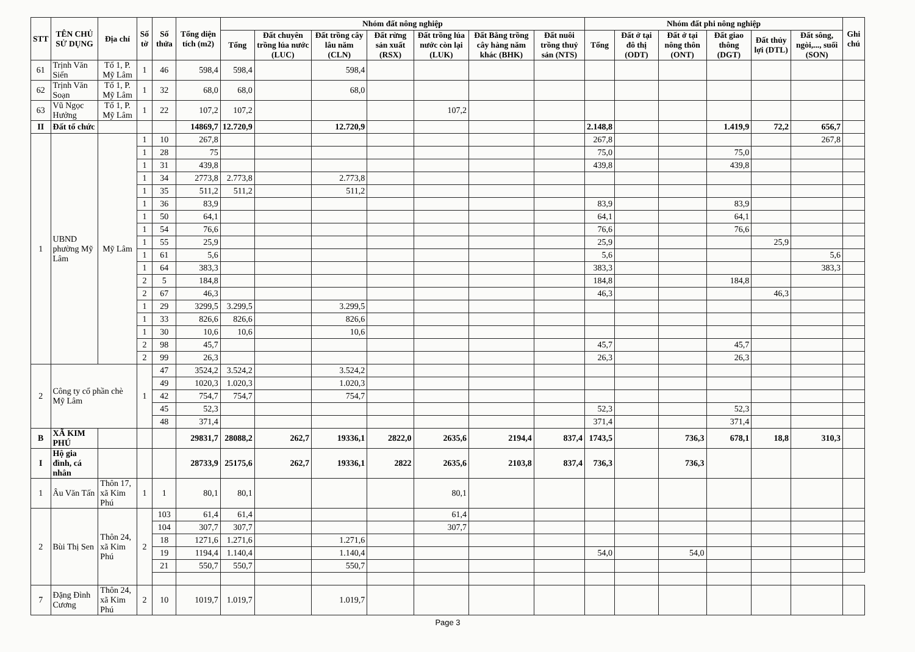| STT | TÊN CHỦ SỬ DỤNG | Địa chỉ | Số tờ | Số thửa | Tổng diện tích (m2) | Nhóm đất nông nghiệp | | | | | | | Nhóm đất phi nông nghiệp | | | | | | Ghi chú |
| --- | --- | --- | --- | --- | --- | --- | --- | --- | --- | --- | --- | --- | --- | --- | --- | --- | --- | --- | --- |
| | | | | | | Tổng | Đất chuyên trồng lúa nước (LUC) | Đất trồng cây lâu năm (CLN) | Đất rừng sản xuất (RSX) | Đất trồng lúa nước còn lại (LUK) | Đất Bằng trồng cây hàng năm khác (BHK) | Đất nuôi trồng thuỷ sản (NTS) | Tổng | Đất ở tại đô thị (ODT) | Đất ở tại nông thôn (ONT) | Đất giao thông (DGT) | Đất thủy lợi (DTL) | Đất sông, ngòi,..., suối (SON) | |
| 61 | Trịnh Văn Siển | Tổ 1, P. Mỹ Lâm | 1 | 46 | 598,4 | 598,4 | | 598,4 | | | | | | | | | | | |
| 62 | Trịnh Văn Soạn | Tổ 1, P. Mỹ Lâm | 1 | 32 | 68,0 | 68,0 | | 68,0 | | | | | | | | | | | |
| 63 | Vũ Ngọc Hưởng | Tổ 1, P. Mỹ Lâm | 1 | 22 | 107,2 | 107,2 | | | | 107,2 | | | | | | | | | |
| II | Đất tổ chức | | | | 14869,7 | 12.720,9 | | 12.720,9 | | | | | 2.148,8 | | | 1.419,9 | 72,2 | 656,7 | |
| 1 | UBND phường Mỹ Lâm | Mỹ Lâm | 1 | 10 | 267,8 | | | | | | | | 267,8 | | | | | 267,8 | |
| | | | 1 | 28 | 75 | | | | | | | | 75,0 | | | 75,0 | | | |
| | | | 1 | 31 | 439,8 | | | | | | | | 439,8 | | | 439,8 | | | |
| | | | 1 | 34 | 2773,8 | 2.773,8 | | 2.773,8 | | | | | | | | | | | |
| | | | 1 | 35 | 511,2 | 511,2 | | 511,2 | | | | | | | | | | | |
| | | | 1 | 36 | 83,9 | | | | | | | | 83,9 | | | 83,9 | | | |
| | | | 1 | 50 | 64,1 | | | | | | | | 64,1 | | | 64,1 | | | |
| | | | 1 | 54 | 76,6 | | | | | | | | 76,6 | | | 76,6 | | | |
| | | | 1 | 55 | 25,9 | | | | | | | | 25,9 | | | | 25,9 | | |
| | | | 1 | 61 | 5,6 | | | | | | | | 5,6 | | | | | 5,6 | |
| | | | 1 | 64 | 383,3 | | | | | | | | 383,3 | | | | | 383,3 | |
| | | | 2 | 5 | 184,8 | | | | | | | | 184,8 | | | 184,8 | | | |
| | | | 2 | 67 | 46,3 | | | | | | | | 46,3 | | | | 46,3 | | |
| | | | 1 | 29 | 3299,5 | 3.299,5 | | 3.299,5 | | | | | | | | | | | |
| | | | 1 | 33 | 826,6 | 826,6 | | 826,6 | | | | | | | | | | | |
| | | | 1 | 30 | 10,6 | 10,6 | | 10,6 | | | | | | | | | | | |
| | | | 2 | 98 | 45,7 | | | | | | | | 45,7 | | | 45,7 | | | |
| | | | 2 | 99 | 26,3 | | | | | | | | 26,3 | | | 26,3 | | | |
| 2 | Công ty cổ phần chè Mỹ Lâm | | 1 | 47 | 3524,2 | 3.524,2 | | 3.524,2 | | | | | | | | | | | |
| | | | | 49 | 1020,3 | 1.020,3 | | 1.020,3 | | | | | | | | | | | |
| | | | | 42 | 754,7 | 754,7 | | 754,7 | | | | | | | | | | | |
| | | | | 45 | 52,3 | | | | | | | | 52,3 | | | 52,3 | | | |
| | | | | 48 | 371,4 | | | | | | | | 371,4 | | | 371,4 | | | |
| B | XÃ KIM PHÚ | | | | 29831,7 | 28088,2 | 262,7 | 19336,1 | 2822,0 | 2635,6 | 2194,4 | 837,4 | 1743,5 | | 736,3 | 678,1 | 18,8 | 310,3 | |
| I | Hộ gia đình, cá nhân | | | | 28733,9 | 25175,6 | 262,7 | 19336,1 | 2822 | 2635,6 | 2103,8 | 837,4 | 736,3 | | 736,3 | | | | |
| 1 | Âu Văn Tấn | Thôn 17, xã Kim Phú | 1 | 1 | 80,1 | 80,1 | | | | 80,1 | | | | | | | | | |
| 2 | Bùi Thị Sen | Thôn 24, xã Kim Phú | 2 | 103 | 61,4 | 61,4 | | | | 61,4 | | | | | | | | | |
| | | | | 104 | 307,7 | 307,7 | | | | 307,7 | | | | | | | | | |
| | | | | 18 | 1271,6 | 1.271,6 | | 1.271,6 | | | | | | | | | | | |
| | | | | 19 | 1194,4 | 1.140,4 | | 1.140,4 | | | | | 54,0 | | 54,0 | | | | |
| | | | | 21 | 550,7 | 550,7 | | 550,7 | | | | | | | | | | | |
| 7 | Đặng Đình Cương | Thôn 24, xã Kim Phú | 2 | 10 | 1019,7 | 1.019,7 | | 1.019,7 | | | | | | | | | | | |
Page 3